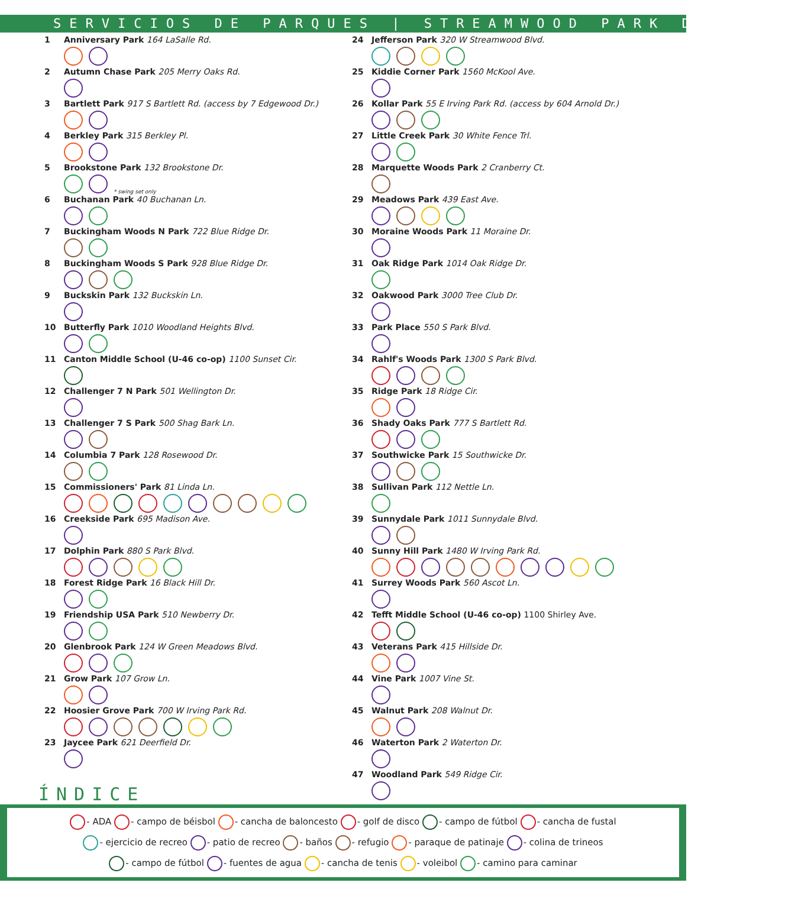SERVICIOS DE PARQUES | STREAMWOOD PARK DISTRICT
1 Anniversary Park 164 LaSalle Rd.
2 Autumn Chase Park 205 Merry Oaks Rd.
3 Bartlett Park 917 S Bartlett Rd. (access by 7 Edgewood Dr.)
4 Berkley Park 315 Berkley Pl.
5 Brookstone Park 132 Brookstone Dr.
* swing set only
6 Buchanan Park 40 Buchanan Ln.
7 Buckingham Woods N Park 722 Blue Ridge Dr.
8 Buckingham Woods S Park 928 Blue Ridge Dr.
9 Buckskin Park 132 Buckskin Ln.
10 Butterfly Park 1010 Woodland Heights Blvd.
11 Canton Middle School (U-46 co-op) 1100 Sunset Cir.
12 Challenger 7 N Park 501 Wellington Dr.
13 Challenger 7 S Park 500 Shag Bark Ln.
14 Columbia 7 Park 128 Rosewood Dr.
15 Commissioners' Park 81 Linda Ln.
16 Creekside Park 695 Madison Ave.
17 Dolphin Park 880 S Park Blvd.
18 Forest Ridge Park 16 Black Hill Dr.
19 Friendship USA Park 510 Newberry Dr.
20 Glenbrook Park 124 W Green Meadows Blvd.
21 Grow Park 107 Grow Ln.
22 Hoosier Grove Park 700 W Irving Park Rd.
23 Jaycee Park 621 Deerfield Dr.
24 Jefferson Park 320 W Streamwood Blvd.
25 Kiddie Corner Park 1560 McKool Ave.
26 Kollar Park 55 E Irving Park Rd. (access by 604 Arnold Dr.)
27 Little Creek Park 30 White Fence Trl.
28 Marquette Woods Park 2 Cranberry Ct.
29 Meadows Park 439 East Ave.
30 Moraine Woods Park 11 Moraine Dr.
31 Oak Ridge Park 1014 Oak Ridge Dr.
32 Oakwood Park 3000 Tree Club Dr.
33 Park Place 550 S Park Blvd.
34 Rahlf's Woods Park 1300 S Park Blvd.
35 Ridge Park 18 Ridge Cir.
36 Shady Oaks Park 777 S Bartlett Rd.
37 Southwicke Park 15 Southwicke Dr.
38 Sullivan Park 112 Nettle Ln.
39 Sunnydale Park 1011 Sunnydale Blvd.
40 Sunny Hill Park 1480 W Irving Park Rd.
41 Surrey Woods Park 560 Ascot Ln.
42 Tefft Middle School (U-46 co-op) 1100 Shirley Ave.
43 Veterans Park 415 Hillside Dr.
44 Vine Park 1007 Vine St.
45 Walnut Park 208 Walnut Dr.
46 Waterton Park 2 Waterton Dr.
47 Woodland Park 549 Ridge Cir.
ÍNDICE
- ADA - campo de béisbol - cancha de baloncesto - golf de disco - campo de fútbol - cancha de fustal
- ejercicio de recreo - patio de recreo - baños - refugio - paraque de patinaje - colina de trineos
- campo de fútbol - fuentes de agua - cancha de tenis - voleibol - camino para caminar